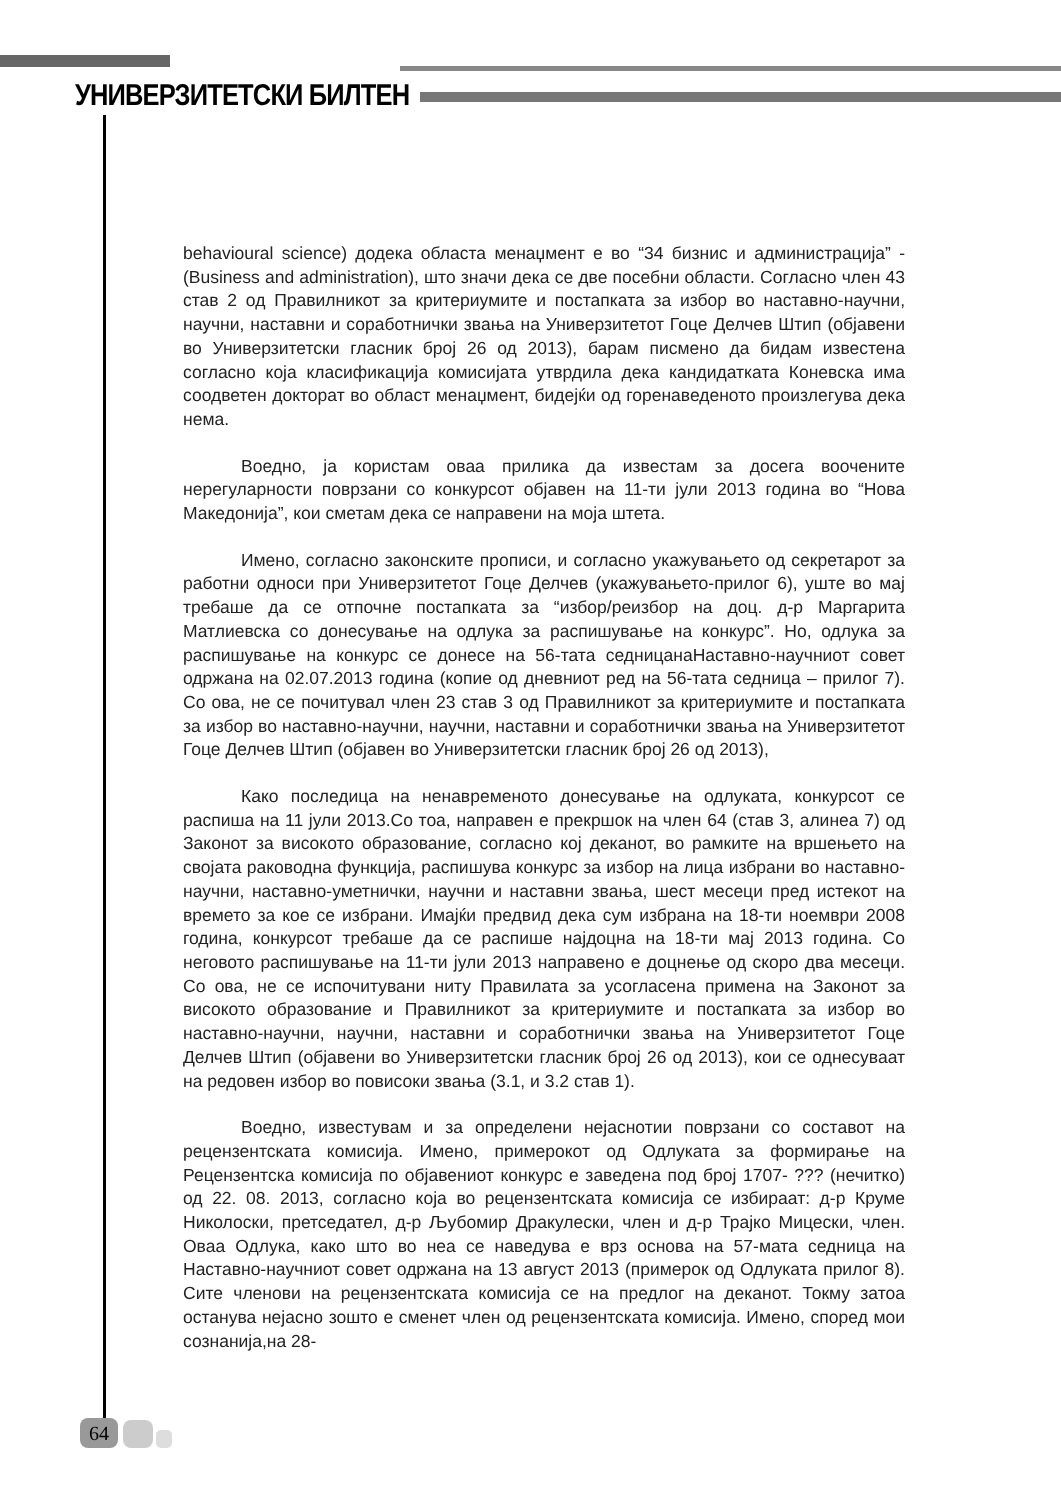УНИВЕРЗИТЕТСКИ БИЛТЕН
behavioural science) додека областа менаџмент е во “34 бизнис и администрација” - (Business and administration), што значи дека се две посебни области. Согласно член 43 став 2 од Правилникот за критериумите и постапката за избор во наставно-научни, научни, наставни и соработнички звања на Универзитетот Гоце Делчев Штип (објавени во Универзитетски гласник број 26 од 2013), барам писмено да бидам известена согласно која класификација комисијата утврдила дека кандидатката Коневска има соодветен докторат во област менаџмент, бидејќи од горенаведеното произлегува дека нема.
Воедно, ја користам оваа прилика да известам за досега воочените нерегуларности поврзани со конкурсот објавен на 11-ти јули 2013 година во “Нова Македонија”, кои сметам дека се направени на моја штета.
Имено, согласно законските прописи, и согласно укажувањето од секретарот за работни односи при Универзитетот Гоце Делчев (укажувањето-прилог 6), уште во мај требаше да се отпочне постапката за “избор/реизбор на доц. д-р Маргарита Матлиевска со донесување на одлука за распишување на конкурс”. Но, одлука за распишување на конкурс се донесе на 56-тата седницанаНаставно-научниот совет одржана на 02.07.2013 година (копие од дневниот ред на 56-тата седница – прилог 7). Со ова, не се почитувал член 23 став 3 од Правилникот за критериумите и постапката за избор во наставно-научни, научни, наставни и соработнички звања на Универзитетот Гоце Делчев Штип (објавен во Универзитетски гласник број 26 од 2013),
Како последица на ненавременото донесување на одлуката, конкурсот се распиша на 11 јули 2013.Со тоа, направен е прекршок на член 64 (став 3, алинеа 7) од Законот за високото образование, согласно кој деканот, во рамките на вршењето на својата раководна функција, распишува конкурс за избор на лица избрани во наставно-научни, наставно-уметнички, научни и наставни звања, шест месеци пред истекот на времето за кое се избрани. Имајќи предвид дека сум избрана на 18-ти ноември 2008 година, конкурсот требаше да се распише најдоцна на 18-ти мај 2013 година. Со неговото распишување на 11-ти јули 2013 направено е доцнење од скоро два месеци. Со ова, не се испочитувани ниту Правилата за усогласена примена на Законот за високото образование и Правилникот за критериумите и постапката за избор во наставно-научни, научни, наставни и соработнички звања на Универзитетот Гоце Делчев Штип (објавени во Универзитетски гласник број 26 од 2013), кои се однесуваат на редовен избор во повисоки звања (3.1, и 3.2 став 1).
Воедно, известувам и за определени нејаснотии поврзани со составот на рецензентската комисија. Имено, примерокот од Одлуката за формирање на Рецензентска комисија по објавениот конкурс е заведена под број 1707- ??? (нечитко) од 22. 08. 2013, согласно која во рецензентската комисија се избираат: д-р Круме Николоски, претседател, д-р Љубомир Дракулески, член и д-р Трајко Мицески, член. Оваа Одлука, како што во неа се наведува е врз основа на 57-мата седница на Наставно-научниот совет одржана на 13 август 2013 (примерок од Одлуката прилог 8). Сите членови на рецензентската комисија се на предлог на деканот. Токму затоа останува нејасно зошто е сменет член од рецензентската комисија. Имено, според мои сознанија,на 28-
64